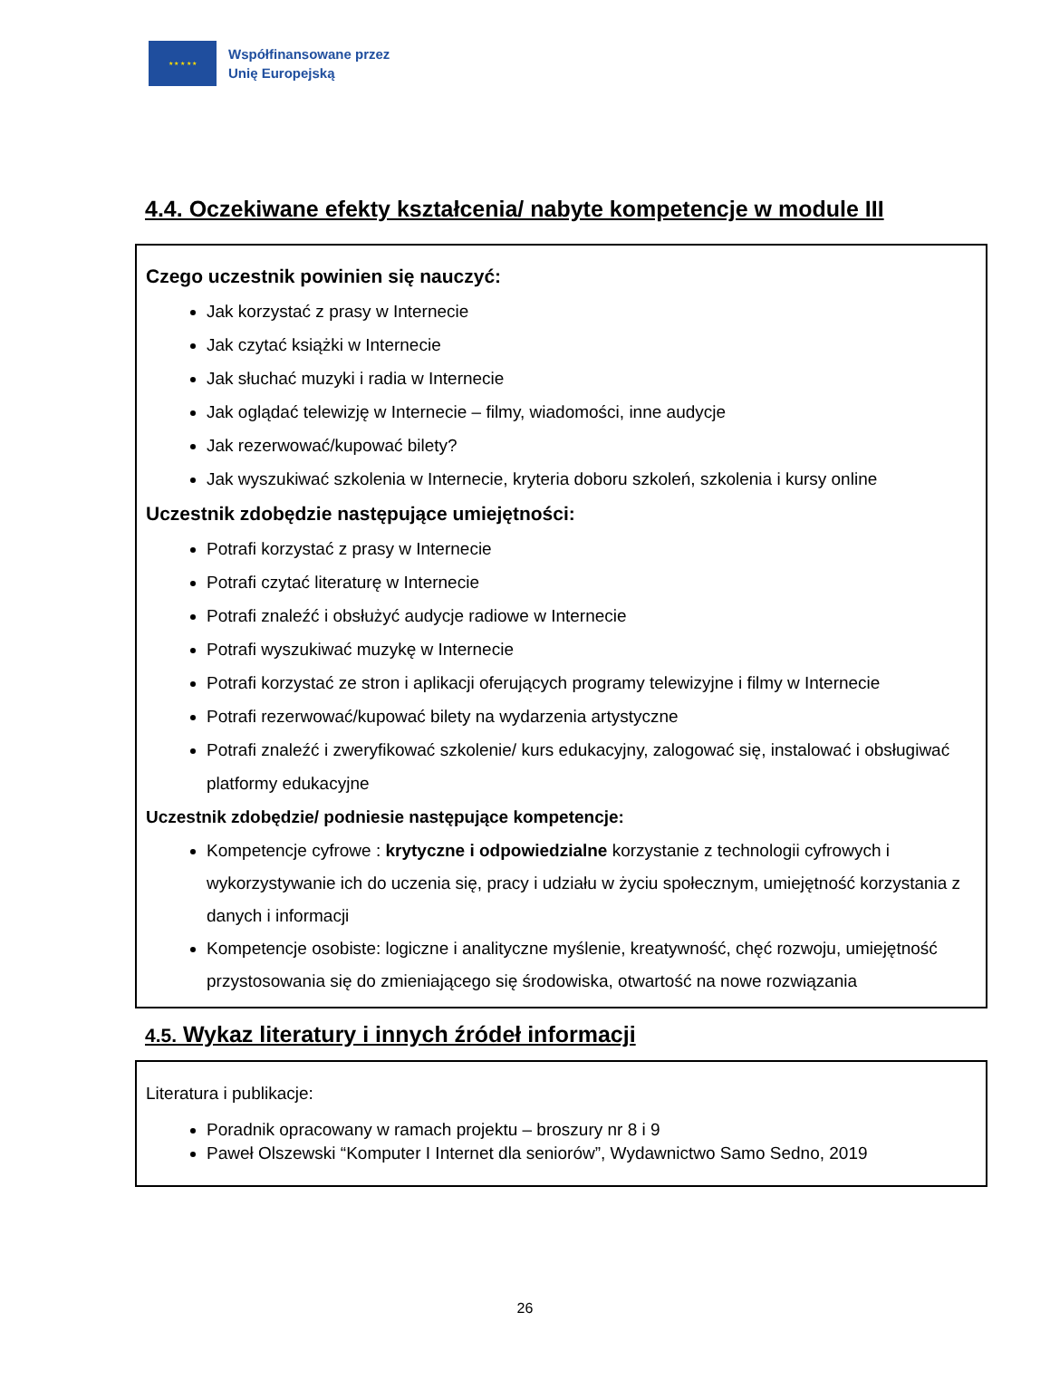★ ★ ★ ★ ★
Współfinansowane przez
Unię Europejską
4.4. Oczekiwane efekty kształcenia/ nabyte kompetencje w module III
Czego uczestnik powinien się nauczyć:
Jak korzystać z prasy w Internecie
Jak czytać książki w Internecie
Jak słuchać muzyki i radia w Internecie
Jak oglądać telewizję w Internecie – filmy, wiadomości, inne audycje
Jak rezerwować/kupować bilety?
Jak wyszukiwać szkolenia w Internecie, kryteria doboru szkoleń, szkolenia i kursy online
Uczestnik zdobędzie następujące umiejętności:
Potrafi korzystać z prasy w Internecie
Potrafi czytać literaturę w Internecie
Potrafi znaleźć i obsłużyć audycje radiowe w Internecie
Potrafi wyszukiwać muzykę w Internecie
Potrafi korzystać ze stron i aplikacji oferujących programy telewizyjne i filmy w Internecie
Potrafi rezerwować/kupować bilety na wydarzenia artystyczne
Potrafi znaleźć i zweryfikować szkolenie/ kurs edukacyjny, zalogować się, instalować i obsługiwać platformy edukacyjne
Uczestnik zdobędzie/ podniesie następujące kompetencje:
Kompetencje cyfrowe : krytyczne i odpowiedzialne korzystanie z technologii cyfrowych i wykorzystywanie ich do uczenia się, pracy i udziału w życiu społecznym, umiejętność korzystania z danych i informacji
Kompetencje osobiste: logiczne i analityczne myślenie, kreatywność, chęć rozwoju, umiejętność przystosowania się do zmieniającego się środowiska, otwartość na nowe rozwiązania
4.5. Wykaz literatury i innych źródeł informacji
Literatura i publikacje:
Poradnik opracowany w ramach projektu – broszury nr 8 i 9
Paweł Olszewski “Komputer I Internet dla seniorów”, Wydawnictwo Samo Sedno, 2019
26